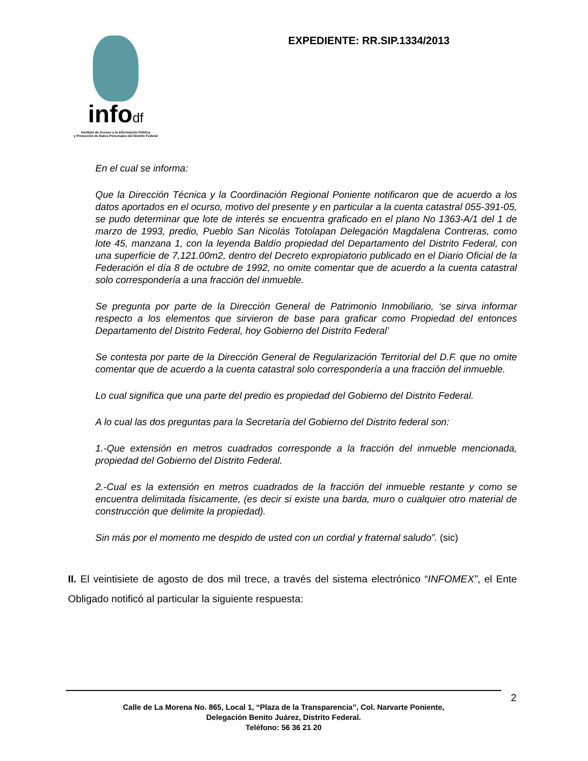infodf
Instituto de Acceso a la Información Pública
y Protección de Datos Personales del Distrito Federal
EXPEDIENTE: RR.SIP.1334/2013
En el cual se informa:
Que la Dirección Técnica y la Coordinación Regional Poniente notificaron que de acuerdo a los datos aportados en el ocurso, motivo del presente y en particular a la cuenta catastral 055-391-05, se pudo determinar que lote de interés se encuentra graficado en el plano No 1363-A/1 del 1 de marzo de 1993, predio, Pueblo San Nicolás Totolapan Delegación Magdalena Contreras, como lote 45, manzana 1, con la leyenda Baldío propiedad del Departamento del Distrito Federal, con una superficie de 7,121.00m2, dentro del Decreto expropiatorio publicado en el Diario Oficial de la Federación el día 8 de octubre de 1992, no omite comentar que de acuerdo a la cuenta catastral solo correspondería a una fracción del inmueble.
Se pregunta por parte de la Dirección General de Patrimonio Inmobiliario, ‘se sirva informar respecto a los elementos que sirvieron de base para graficar como Propiedad del entonces Departamento del Distrito Federal, hoy Gobierno del Distrito Federal’
Se contesta por parte de la Dirección General de Regularización Territorial del D.F. que no omite comentar que de acuerdo a la cuenta catastral solo correspondería a una fracción del inmueble.
Lo cual significa que una parte del predio es propiedad del Gobierno del Distrito Federal.
A lo cual las dos preguntas para la Secretaría del Gobierno del Distrito federal son:
1.-Que extensión en metros cuadrados corresponde a la fracción del inmueble mencionada, propiedad del Gobierno del Distrito Federal.
2.-Cual es la extensión en metros cuadrados de la fracción del inmueble restante y como se encuentra delimitada físicamente, (es decir si existe una barda, muro o cualquier otro material de construcción que delimite la propiedad).
Sin más por el momento me despido de usted con un cordial y fraternal saludo”. (sic)
II. El veintisiete de agosto de dos mil trece, a través del sistema electrónico “INFOMEX”, el Ente Obligado notificó al particular la siguiente respuesta:
2
Calle de La Morena No. 865, Local 1, “Plaza de la Transparencia”, Col. Narvarte Poniente,
Delegación Benito Juárez, Distrito Federal.
Teléfono: 56 36 21 20